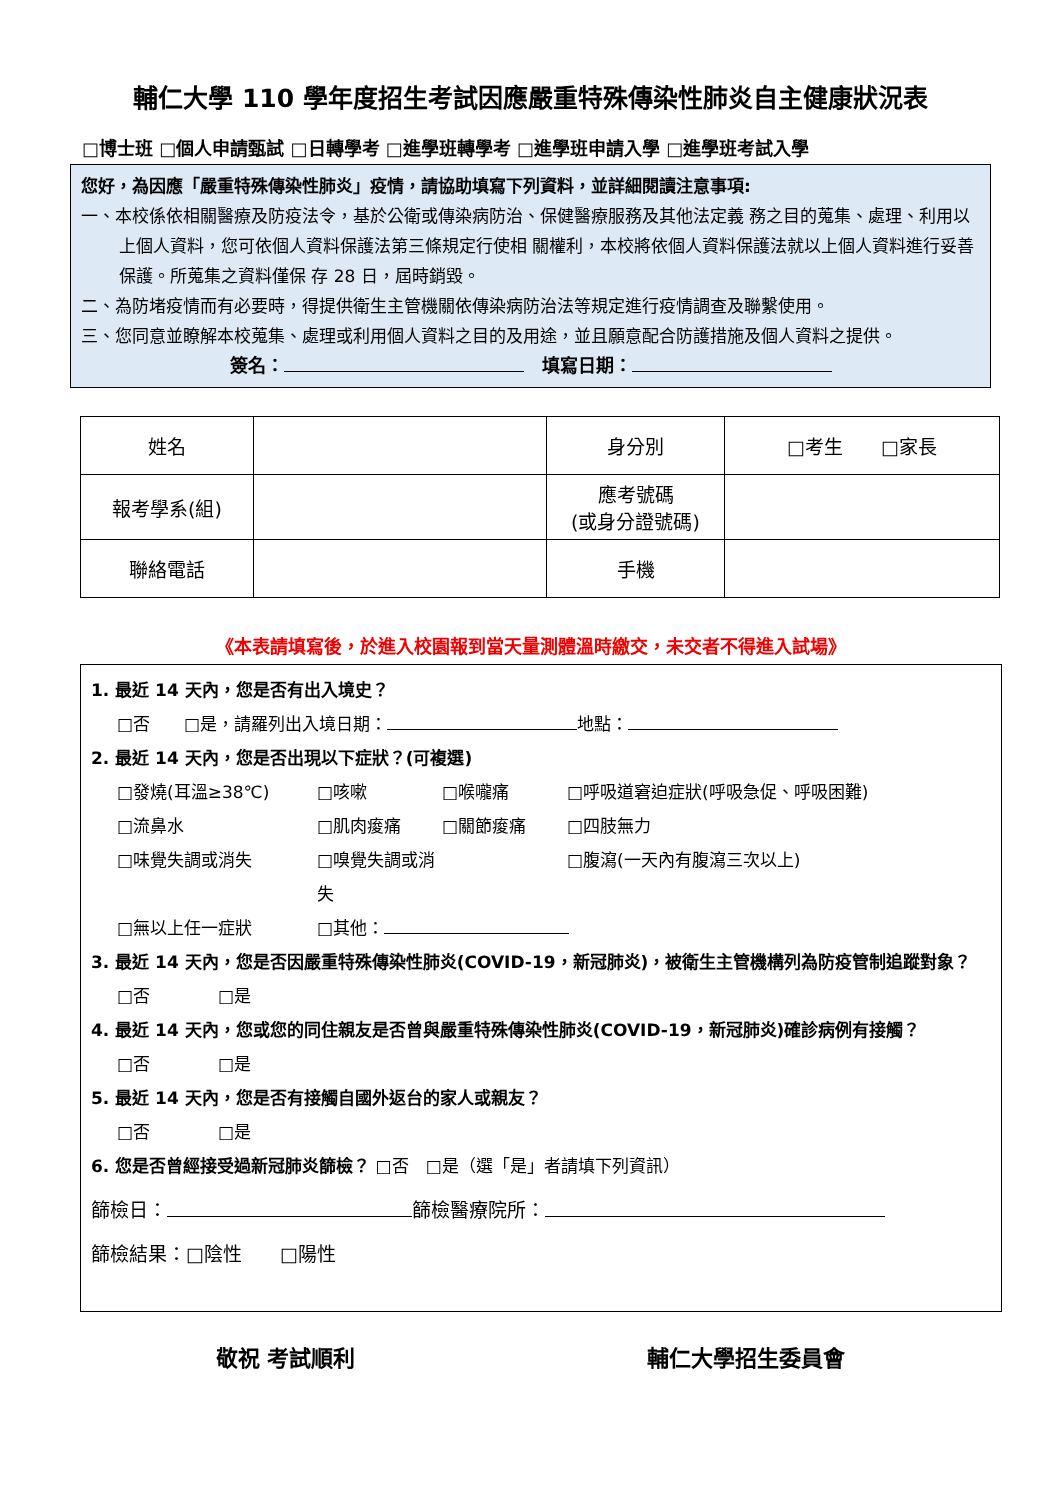輔仁大學 110 學年度招生考試因應嚴重特殊傳染性肺炎自主健康狀況表
□博士班 □個人申請甄試 □日轉學考 □進學班轉學考 □進學班申請入學 □進學班考試入學
您好，為因應「嚴重特殊傳染性肺炎」疫情，請協助填寫下列資料，並詳細閱讀注意事項:
一、本校係依相關醫療及防疫法令，基於公衛或傳染病防治、保健醫療服務及其他法定義 務之目的蒐集、處理、利用以上個人資料，您可依個人資料保護法第三條規定行使相 關權利，本校將依個人資料保護法就以上個人資料進行妥善保護。所蒐集之資料僅保 存 28 日，屆時銷毀。
二、為防堵疫情而有必要時，得提供衛生主管機關依傳染病防治法等規定進行疫情調查及聯繫使用。
三、您同意並瞭解本校蒐集、處理或利用個人資料之目的及用途，並且願意配合防護措施及個人資料之提供。
簽名：　填寫日期：
| 姓名 | | 身分別 | □考生 □家長 |
| 報考學系(組) | | 應考號碼 (或身分證號碼) | |
| 聯絡電話 | | 手機 | |
《本表請填寫後，於進入校園報到當天量測體溫時繳交，未交者不得進入試場》
1. 最近 14 天內，您是否有出入境史？
□否　　□是，請羅列出入境日期： 地點：
2. 最近 14 天內，您是否出現以下症狀？(可複選)
□發燒(耳溫≥38℃) □咳嗽 □喉嚨痛 □呼吸道窘迫症狀(呼吸急促、呼吸困難) □流鼻水 □肌肉痠痛 □關節痠痛 □四肢無力 □味覺失調或消失 □嗅覺失調或消失 □腹瀉(一天內有腹瀉三次以上) □無以上任一症狀 □其他：
3. 最近 14 天內，您是否因嚴重特殊傳染性肺炎(COVID-19，新冠肺炎)，被衛生主管機構列為防疫管制追蹤對象？
□否　　　　□是
4. 最近 14 天內，您或您的同住親友是否曾與嚴重特殊傳染性肺炎(COVID-19，新冠肺炎)確診病例有接觸？
□否　　　　□是
5. 最近 14 天內，您是否有接觸自國外返台的家人或親友？
□否　　　　□是
6. 您是否曾經接受過新冠肺炎篩檢？ □否　□是（選「是」者請填下列資訊）
篩檢日： 篩檢醫療院所：
篩檢結果：□陰性　　□陽性
敬祝 考試順利 輔仁大學招生委員會